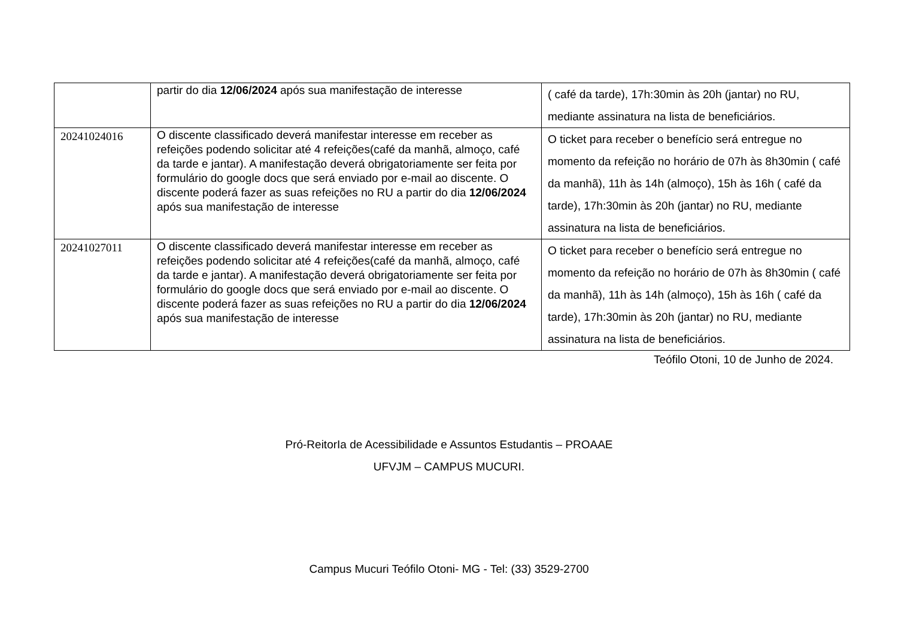| | partir do dia 12/06/2024 após sua manifestação de interesse | ( café da tarde), 17h:30min às 20h (jantar) no RU, mediante assinatura na lista de beneficiários. |
| 20241024016 | O discente classificado deverá manifestar interesse em receber as refeições podendo solicitar até 4 refeições(café da manhã, almoço, café da tarde e jantar). A manifestação deverá obrigatoriamente ser feita por formulário do google docs que será enviado por e-mail ao discente. O discente poderá fazer as suas refeições no RU a partir do dia 12/06/2024 após sua manifestação de interesse | O ticket para receber o benefício será entregue no momento da refeição no horário de 07h às 8h30min ( café da manhã), 11h às 14h (almoço), 15h às 16h ( café da tarde), 17h:30min às 20h (jantar) no RU, mediante assinatura na lista de beneficiários. |
| 20241027011 | O discente classificado deverá manifestar interesse em receber as refeições podendo solicitar até 4 refeições(café da manhã, almoço, café da tarde e jantar). A manifestação deverá obrigatoriamente ser feita por formulário do google docs que será enviado por e-mail ao discente. O discente poderá fazer as suas refeições no RU a partir do dia 12/06/2024 após sua manifestação de interesse | O ticket para receber o benefício será entregue no momento da refeição no horário de 07h às 8h30min ( café da manhã), 11h às 14h (almoço), 15h às 16h ( café da tarde), 17h:30min às 20h (jantar) no RU, mediante assinatura na lista de beneficiários. |
Teófilo Otoni, 10 de Junho de 2024.
Pró-ReitorIa de Acessibilidade e Assuntos Estudantis – PROAAE
UFVJM – CAMPUS MUCURI.
Campus Mucuri Teófilo Otoni- MG - Tel: (33) 3529-2700